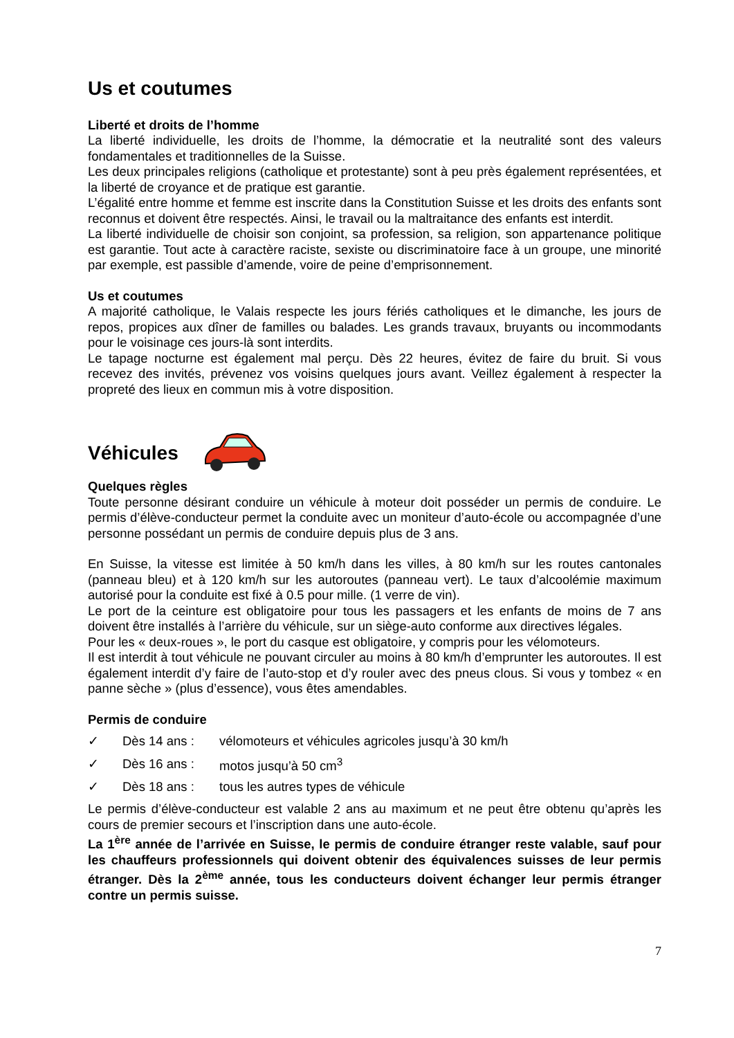Us et coutumes
Liberté et droits de l’homme
La liberté individuelle, les droits de l’homme, la démocratie et la neutralité sont des valeurs fondamentales et traditionnelles de la Suisse.
Les deux principales religions (catholique et protestante) sont à peu près également représentées, et la liberté de croyance et de pratique est garantie.
L’égalité entre homme et femme est inscrite dans la Constitution Suisse et les droits des enfants sont reconnus et doivent être respectés. Ainsi, le travail ou la maltraitance des enfants est interdit.
La liberté individuelle de choisir son conjoint, sa profession, sa religion, son appartenance politique est garantie. Tout acte à caractère raciste, sexiste ou discriminatoire face à un groupe, une minorité par exemple, est passible d’amende, voire de peine d’emprisonnement.
Us et coutumes
A majorité catholique, le Valais respecte les jours fériés catholiques et le dimanche, les jours de repos, propices aux dîner de familles ou balades. Les grands travaux, bruyants ou incommodants pour le voisinage ces jours-là sont interdits.
Le tapage nocturne est également mal perçu. Dès 22 heures, évitez de faire du bruit. Si vous recevez des invités, prévenez vos voisins quelques jours avant. Veillez également à respecter la propreté des lieux en commun mis à votre disposition.
Véhicules
Quelques règles
Toute personne désirant conduire un véhicule à moteur doit posséder un permis de conduire. Le permis d’élève-conducteur permet la conduite avec un moniteur d’auto-école ou accompagnée d’une personne possédant un permis de conduire depuis plus de 3 ans.
En Suisse, la vitesse est limitée à 50 km/h dans les villes, à 80 km/h sur les routes cantonales (panneau bleu) et à 120 km/h sur les autoroutes (panneau vert). Le taux d’alcoolémie maximum autorisé pour la conduite est fixé à 0.5 pour mille. (1 verre de vin).
Le port de la ceinture est obligatoire pour tous les passagers et les enfants de moins de 7 ans doivent être installés à l’arrière du véhicule, sur un siège-auto conforme aux directives légales.
Pour les « deux-roues », le port du casque est obligatoire, y compris pour les vélomoteurs.
Il est interdit à tout véhicule ne pouvant circuler au moins à 80 km/h d’emprunter les autoroutes. Il est également interdit d’y faire de l’auto-stop et d’y rouler avec des pneus clous. Si vous y tombez « en panne sèche » (plus d’essence), vous êtes amendables.
Permis de conduire
✓ Dès 14 ans : vélomoteurs et véhicules agricoles jusqu’à 30 km/h
✓ Dès 16 ans : motos jusqu’à 50 cm<sup>3</sup>
✓ Dès 18 ans : tous les autres types de véhicule
Le permis d’élève-conducteur est valable 2 ans au maximum et ne peut être obtenu qu’après les cours de premier secours et l’inscription dans une auto-école.
La 1<sup>ère</sup> année de l’arrivée en Suisse, le permis de conduire étranger reste valable, sauf pour les chauffeurs professionnels qui doivent obtenir des équivalences suisses de leur permis étranger. Dès la 2<sup>ème</sup> année, tous les conducteurs doivent échanger leur permis étranger contre un permis suisse.
7